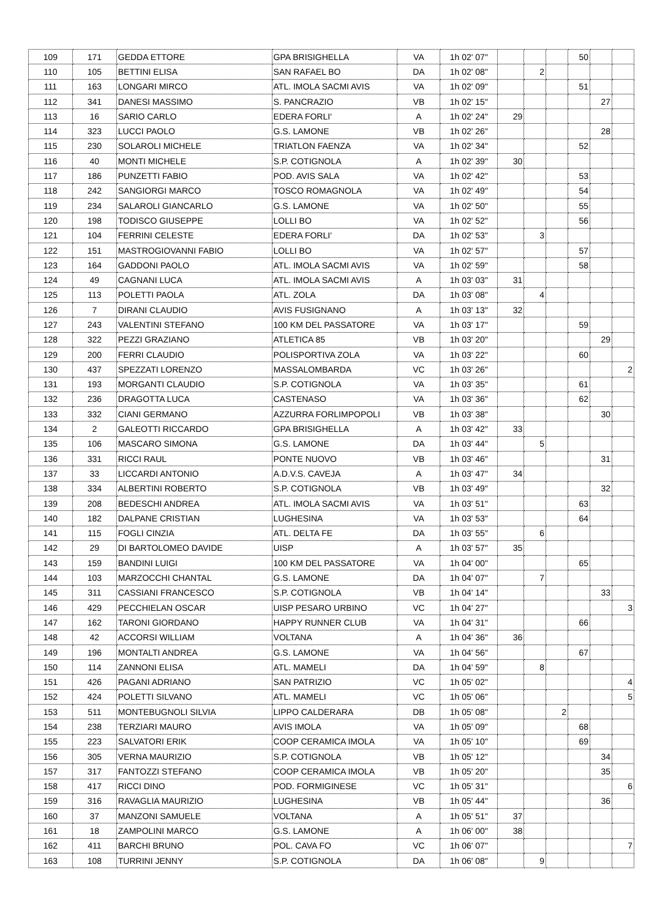| 109 | 171 | GEDDA ETTORE | GPA BRISIGHELLA | VA | 1h 02' 07" | | | | 50 | | |
| 110 | 105 | BETTINI ELISA | SAN RAFAEL BO | DA | 1h 02' 08" | | 2 | | | | |
| 111 | 163 | LONGARI MIRCO | ATL. IMOLA SACMI AVIS | VA | 1h 02' 09" | | | | 51 | | |
| 112 | 341 | DANESI MASSIMO | S. PANCRAZIO | VB | 1h 02' 15" | | | | | 27 | |
| 113 | 16 | SARIO CARLO | EDERA FORLI' | A | 1h 02' 24" | 29 | | | | | |
| 114 | 323 | LUCCI PAOLO | G.S. LAMONE | VB | 1h 02' 26" | | | | | 28 | |
| 115 | 230 | SOLAROLI MICHELE | TRIATLON FAENZA | VA | 1h 02' 34" | | | | 52 | | |
| 116 | 40 | MONTI MICHELE | S.P. COTIGNOLA | A | 1h 02' 39" | 30 | | | | | |
| 117 | 186 | PUNZETTI FABIO | POD. AVIS SALA | VA | 1h 02' 42" | | | | 53 | | |
| 118 | 242 | SANGIORGI MARCO | TOSCO ROMAGNOLA | VA | 1h 02' 49" | | | | 54 | | |
| 119 | 234 | SALAROLI GIANCARLO | G.S. LAMONE | VA | 1h 02' 50" | | | | 55 | | |
| 120 | 198 | TODISCO GIUSEPPE | LOLLI BO | VA | 1h 02' 52" | | | | 56 | | |
| 121 | 104 | FERRINI CELESTE | EDERA FORLI' | DA | 1h 02' 53" | | 3 | | | | |
| 122 | 151 | MASTROGIOVANNI FABIO | LOLLI BO | VA | 1h 02' 57" | | | | 57 | | |
| 123 | 164 | GADDONI PAOLO | ATL. IMOLA SACMI AVIS | VA | 1h 02' 59" | | | | 58 | | |
| 124 | 49 | CAGNANI LUCA | ATL. IMOLA SACMI AVIS | A | 1h 03' 03" | 31 | | | | | |
| 125 | 113 | POLETTI PAOLA | ATL. ZOLA | DA | 1h 03' 08" | | 4 | | | | |
| 126 | 7 | DIRANI CLAUDIO | AVIS FUSIGNANO | A | 1h 03' 13" | 32 | | | | | |
| 127 | 243 | VALENTINI STEFANO | 100 KM DEL PASSATORE | VA | 1h 03' 17" | | | | 59 | | |
| 128 | 322 | PEZZI GRAZIANO | ATLETICA 85 | VB | 1h 03' 20" | | | | | 29 | |
| 129 | 200 | FERRI CLAUDIO | POLISPORTIVA ZOLA | VA | 1h 03' 22" | | | | 60 | | |
| 130 | 437 | SPEZZATI LORENZO | MASSALOMBARDA | VC | 1h 03' 26" | | | | | | 2 |
| 131 | 193 | MORGANTI CLAUDIO | S.P. COTIGNOLA | VA | 1h 03' 35" | | | | 61 | | |
| 132 | 236 | DRAGOTTA LUCA | CASTENASO | VA | 1h 03' 36" | | | | 62 | | |
| 133 | 332 | CIANI GERMANO | AZZURRA FORLIMPOPOLI | VB | 1h 03' 38" | | | | | 30 | |
| 134 | 2 | GALEOTTI RICCARDO | GPA BRISIGHELLA | A | 1h 03' 42" | 33 | | | | | |
| 135 | 106 | MASCARO SIMONA | G.S. LAMONE | DA | 1h 03' 44" | | 5 | | | | |
| 136 | 331 | RICCI RAUL | PONTE NUOVO | VB | 1h 03' 46" | | | | | 31 | |
| 137 | 33 | LICCARDI ANTONIO | A.D.V.S. CAVEJA | A | 1h 03' 47" | 34 | | | | | |
| 138 | 334 | ALBERTINI ROBERTO | S.P. COTIGNOLA | VB | 1h 03' 49" | | | | | 32 | |
| 139 | 208 | BEDESCHI ANDREA | ATL. IMOLA SACMI AVIS | VA | 1h 03' 51" | | | | 63 | | |
| 140 | 182 | DALPANE CRISTIAN | LUGHESINA | VA | 1h 03' 53" | | | | 64 | | |
| 141 | 115 | FOGLI CINZIA | ATL. DELTA FE | DA | 1h 03' 55" | | 6 | | | | |
| 142 | 29 | DI BARTOLOMEO DAVIDE | UISP | A | 1h 03' 57" | 35 | | | | | |
| 143 | 159 | BANDINI LUIGI | 100 KM DEL PASSATORE | VA | 1h 04' 00" | | | | 65 | | |
| 144 | 103 | MARZOCCHI CHANTAL | G.S. LAMONE | DA | 1h 04' 07" | | 7 | | | | |
| 145 | 311 | CASSIANI FRANCESCO | S.P. COTIGNOLA | VB | 1h 04' 14" | | | | | 33 | |
| 146 | 429 | PECCHIELAN OSCAR | UISP PESARO URBINO | VC | 1h 04' 27" | | | | | | 3 |
| 147 | 162 | TARONI GIORDANO | HAPPY RUNNER CLUB | VA | 1h 04' 31" | | | | 66 | | |
| 148 | 42 | ACCORSI WILLIAM | VOLTANA | A | 1h 04' 36" | 36 | | | | | |
| 149 | 196 | MONTALTI ANDREA | G.S. LAMONE | VA | 1h 04' 56" | | | | 67 | | |
| 150 | 114 | ZANNONI ELISA | ATL. MAMELI | DA | 1h 04' 59" | | 8 | | | | |
| 151 | 426 | PAGANI ADRIANO | SAN PATRIZIO | VC | 1h 05' 02" | | | | | | 4 |
| 152 | 424 | POLETTI SILVANO | ATL. MAMELI | VC | 1h 05' 06" | | | | | | 5 |
| 153 | 511 | MONTEBUGNOLI SILVIA | LIPPO CALDERARA | DB | 1h 05' 08" | | | 2 | | | |
| 154 | 238 | TERZIARI MAURO | AVIS IMOLA | VA | 1h 05' 09" | | | | 68 | | |
| 155 | 223 | SALVATORI ERIK | COOP CERAMICA IMOLA | VA | 1h 05' 10" | | | | 69 | | |
| 156 | 305 | VERNA MAURIZIO | S.P. COTIGNOLA | VB | 1h 05' 12" | | | | | 34 | |
| 157 | 317 | FANTOZZI STEFANO | COOP CERAMICA IMOLA | VB | 1h 05' 20" | | | | | 35 | |
| 158 | 417 | RICCI DINO | POD. FORMIGINESE | VC | 1h 05' 31" | | | | | | 6 |
| 159 | 316 | RAVAGLIA MAURIZIO | LUGHESINA | VB | 1h 05' 44" | | | | | 36 | |
| 160 | 37 | MANZONI SAMUELE | VOLTANA | A | 1h 05' 51" | 37 | | | | | |
| 161 | 18 | ZAMPOLINI MARCO | G.S. LAMONE | A | 1h 06' 00" | 38 | | | | | |
| 162 | 411 | BARCHI BRUNO | POL. CAVA FO | VC | 1h 06' 07" | | | | | | 7 |
| 163 | 108 | TURRINI JENNY | S.P. COTIGNOLA | DA | 1h 06' 08" | | 9 | | | | |